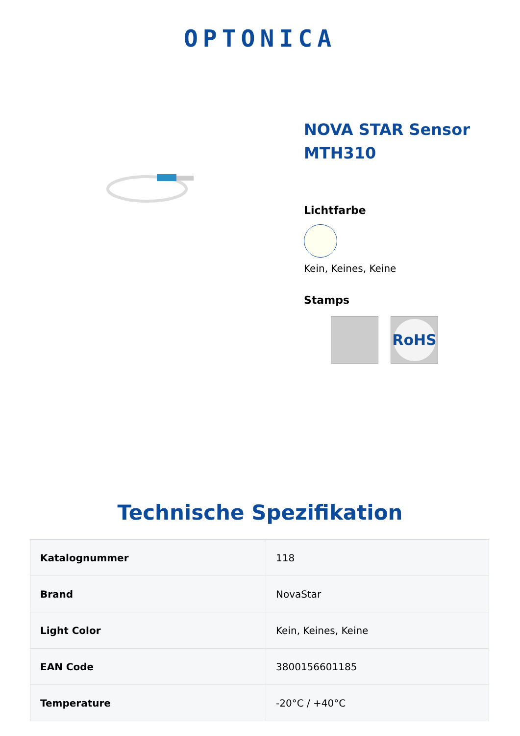OPTONICA
NOVA STAR Sensor MTH310
Lichtfarbe
Kein, Keines, Keine
Stamps
RoHS
Technische Spezifikation
| Katalognummer | 118 |
| Brand | NovaStar |
| Light Color | Kein, Keines, Keine |
| EAN Code | 3800156601185 |
| Temperature | -20°C / +40°C |